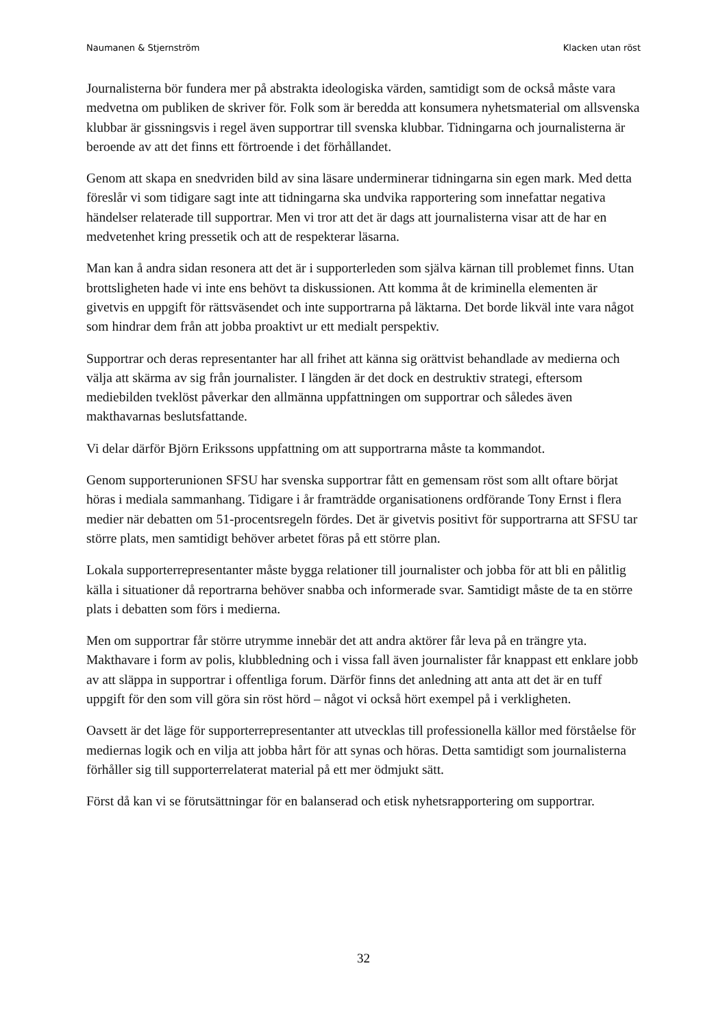Naumanen & Stjernström Klacken utan röst
Journalisterna bör fundera mer på abstrakta ideologiska värden, samtidigt som de också måste vara medvetna om publiken de skriver för. Folk som är beredda att konsumera nyhetsmaterial om allsvenska klubbar är gissningsvis i regel även supportrar till svenska klubbar. Tidningarna och journalisterna är beroende av att det finns ett förtroende i det förhållandet.
Genom att skapa en snedvriden bild av sina läsare underminerar tidningarna sin egen mark. Med detta föreslår vi som tidigare sagt inte att tidningarna ska undvika rapportering som innefattar negativa händelser relaterade till supportrar. Men vi tror att det är dags att journalisterna visar att de har en medvetenhet kring pressetik och att de respekterar läsarna.
Man kan å andra sidan resonera att det är i supporterleden som själva kärnan till problemet finns. Utan brottsligheten hade vi inte ens behövt ta diskussionen. Att komma åt de kriminella elementen är givetvis en uppgift för rättsväsendet och inte supportrarna på läktarna. Det borde likväl inte vara något som hindrar dem från att jobba proaktivt ur ett medialt perspektiv.
Supportrar och deras representanter har all frihet att känna sig orättvist behandlade av medierna och välja att skärma av sig från journalister. I längden är det dock en destruktiv strategi, eftersom mediebilden tveklöst påverkar den allmänna uppfattningen om supportrar och således även makthavarnas beslutsfattande.
Vi delar därför Björn Erikssons uppfattning om att supportrarna måste ta kommandot.
Genom supporterunionen SFSU har svenska supportrar fått en gemensam röst som allt oftare börjat höras i mediala sammanhang. Tidigare i år framträdde organisationens ordförande Tony Ernst i flera medier när debatten om 51-procentsregeln fördes. Det är givetvis positivt för supportrarna att SFSU tar större plats, men samtidigt behöver arbetet föras på ett större plan.
Lokala supporterrepresentanter måste bygga relationer till journalister och jobba för att bli en pålitlig källa i situationer då reportrarna behöver snabba och informerade svar. Samtidigt måste de ta en större plats i debatten som förs i medierna.
Men om supportrar får större utrymme innebär det att andra aktörer får leva på en trängre yta. Makthavare i form av polis, klubbledning och i vissa fall även journalister får knappast ett enklare jobb av att släppa in supportrar i offentliga forum. Därför finns det anledning att anta att det är en tuff uppgift för den som vill göra sin röst hörd – något vi också hört exempel på i verkligheten.
Oavsett är det läge för supporterrepresentanter att utvecklas till professionella källor med förståelse för mediernas logik och en vilja att jobba hårt för att synas och höras. Detta samtidigt som journalisterna förhåller sig till supporterrelaterat material på ett mer ödmjukt sätt.
Först då kan vi se förutsättningar för en balanserad och etisk nyhetsrapportering om supportrar.
32